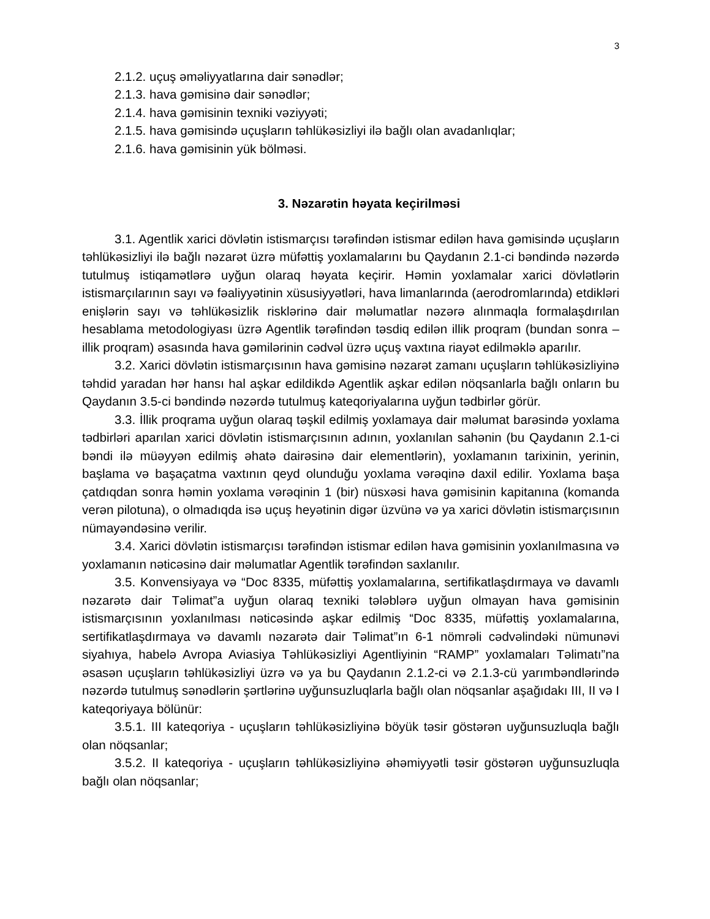3
2.1.2. uçuş əməliyyatlarına dair sənədlər;
2.1.3. hava gəmisinə dair sənədlər;
2.1.4. hava gəmisinin texniki vəziyyəti;
2.1.5. hava gəmisində uçuşların təhlükəsizliyi ilə bağlı olan avadanlıqlar;
2.1.6. hava gəmisinin yük bölməsi.
3. Nəzarətin həyata keçirilməsi
3.1. Agentlik xarici dövlətin istismarçısı tərəfindən istismar edilən hava gəmisində uçuşların təhlükəsizliyi ilə bağlı nəzarət üzrə müfəttiş yoxlamalarını bu Qaydanın 2.1-ci bəndində nəzərdə tutulmuş istiqamətlərə uyğun olaraq həyata keçirir. Həmin yoxlamalar xarici dövlətlərin istismarçılarının sayı və fəaliyyətinin xüsusiyyətləri, hava limanlarında (aerodromlarında) etdikləri enişlərin sayı və təhlükəsizlik risklərinə dair məlumatlar nəzərə alınmaqla formalaşdırılan hesablama metodologiyası üzrə Agentlik tərəfindən təsdiq edilən illik proqram (bundan sonra – illik proqram) əsasında hava gəmilərinin cədvəl üzrə uçuş vaxtına riayət edilməklə aparılır.
3.2. Xarici dövlətin istismarçısının hava gəmisinə nəzarət zamanı uçuşların təhlükəsizliyinə təhdid yaradan hər hansı hal aşkar edildikdə Agentlik aşkar edilən nöqsanlarla bağlı onların bu Qaydanın 3.5-ci bəndində nəzərdə tutulmuş kateqoriyalarına uyğun tədbirlər görür.
3.3. İllik proqrama uyğun olaraq təşkil edilmiş yoxlamaya dair məlumat barəsində yoxlama tədbirləri aparılan xarici dövlətin istismarçısının adının, yoxlanılan sahənin (bu Qaydanın 2.1-ci bəndi ilə müəyyən edilmiş əhatə dairəsinə dair elementlərin), yoxlamanın tarixinin, yerinin, başlama və başaçatma vaxtının qeyd olunduğu yoxlama vərəqinə daxil edilir. Yoxlama başa çatdıqdan sonra həmin yoxlama vərəqinin 1 (bir) nüsxəsi hava gəmisinin kapitanına (komanda verən pilotuna), o olmadıqda isə uçuş heyətinin digər üzvünə və ya xarici dövlətin istismarçısının nümayəndəsinə verilir.
3.4. Xarici dövlətin istismarçısı tərəfindən istismar edilən hava gəmisinin yoxlanılmasına və yoxlamanın nəticəsinə dair məlumatlar Agentlik tərəfindən saxlanılır.
3.5. Konvensiyaya və “Doc 8335, müfəttiş yoxlamalarına, sertifikatlaşdırmaya və davamlı nəzarətə dair Təlimat”a uyğun olaraq texniki tələblərə uyğun olmayan hava gəmisinin istismarçısının yoxlanılması nəticəsində aşkar edilmiş “Doc 8335, müfəttiş yoxlamalarına, sertifikatlaşdırmaya və davamlı nəzarətə dair Təlimat”ın 6-1 nömrəli cədvəlindəki nümunəvi siyahıya, habelə Avropa Aviasiya Təhlükəsizliyi Agentliyinin “RAMP” yoxlamaları Təlimatı”na əsasən uçuşların təhlükəsizliyi üzrə və ya bu Qaydanın 2.1.2-ci və 2.1.3-cü yarımbəndlərində nəzərdə tutulmuş sənədlərin şərtlərinə uyğunsuzluqlarla bağlı olan nöqsanlar aşağıdakı III, II və I kateqoriyaya bölünür:
3.5.1. III kateqoriya - uçuşların təhlükəsizliyinə böyük təsir göstərən uyğunsuzluqla bağlı olan nöqsanlar;
3.5.2. II kateqoriya - uçuşların təhlükəsizliyinə əhəmiyyətli təsir göstərən uyğunsuzluqla bağlı olan nöqsanlar;